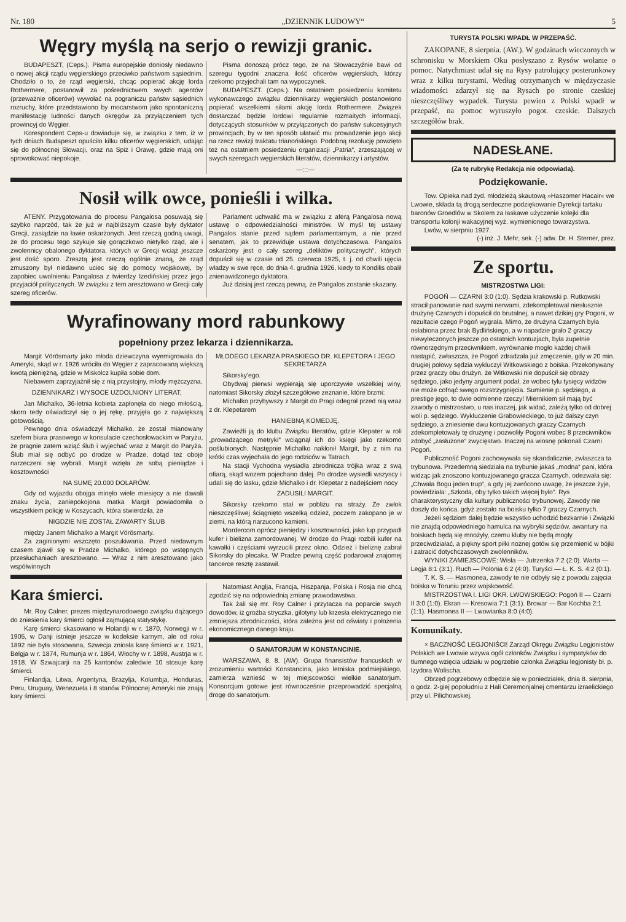Nr. 180 „DZIENNIK LUDOWY“5
Węgry myślą na serjo o rewizji granic.
BUDAPESZT, (Ceps.). Pisma europejskie doniosły niedawno o nowej akcji rządu węgierskiego przeciwko państwom sąsiednim. Chodziło o to, że rząd węgierski, chcąc popierać akcję lorda Rothermere, postanowił za pośrednictwem swych agentów (przeważnie oficerów) wywołać na pograniczu państw sąsiednich rozruchy, które przedstawiono by mocarstwom jako spontaniczną manifestację ludności danych okręgów za przyłączeniem tych prowincyj do Węgier.
Korespondent Ceps-u dowiaduje się, w związku z tem, iż w tych dniach Budapeszt opuściło kilku oficerów węgierskich, udając się do północnej Słowacji, oraz na Spiż i Orawę, gdzie mają oni sprowokować niepokoje.
Pisma donoszą prócz tego, że na Słowaczyźnie bawi od szeregu tygodni znaczna ilość oficerów węgierskich, którzy rzekomo przyjechali tam na wypoczynek.
BUDAPESZT. (Ceps.). Na ostatniem posiedzeniu komitetu wykonawczego związku dziennikarzy węgierskich postanowiono popierać wszelkiemi siłami akcję lorda Rothermere. Związek dostarczać będzie lordowi regularnie rozmaitych informacji, dotyczących stosunków w przyłączonych do państw sukcesyjnych prowincjach, by w ten sposób ułatwić mu prowadzenie jego akcji na rzecz rewizji traktatu trianońskiego. Podobną rezolucję powzięto też na ostatniem posiedzeniu organizacji „Patria“, zrzeszającej w swych szeregach węgierskich literatów, dziennikarzy i artystów.
—:::—
Nosił wilk owce, ponieśli i wilka.
ATENY. Przygotowania do procesu Pangalosa posuwają się szybko naprzód, tak że już w najbliższym czasie były dyktator Grecji, zasiądzie na ławie oskarżonych. Jest rzeczą godną uwagi, że do procesu tego szykuje się gorączkowo nietylko rząd, ale i zwolennicy obalonego dyktatora, których w Grecji wciąż jeszcze jest dość sporo. Zresztą jest rzeczą ogólnie znaną, że rząd zmuszony był niedawno uciec się do pomocy wojskowej, by zapobiec uwolnieniu Pangalosa z twierdzy Izedińskiej przez jego przyjaciół politycznych. W związku z tem aresztowano w Grecji cały szereg oficerów.
Parlament uchwalić ma w związku z aferą Pangalosa nową ustawę o odpowiedzialności ministrów. W myśl tej ustawy Pangalos stanie przed sądem parlamentarnym, a nie przed senatem, jak to przewiduje ustawa dotychczasowa. Pangalos oskarżony jest o cały szereg „deliktów politycznych“, których dopuścił się w czasie od 25. czerwca 1925, t. j. od chwili ujęcia władzy w swe ręce, do dnia 4. grudnia 1926, kiedy to Kondilis obalił znienawidzonego dyktatora.
Już dzisiaj jest rzeczą pewną, że Pangalos zostanie skazany.
Wyrafinowany mord rabunkowy
popełniony przez lekarza i dziennikarza.
Margit Vörösmarty jako młoda dziewczyna wyemigrowała do Ameryki, skąd w r. 1926 wróciła do Węgier z zapracowaną większą kwotą pieniężną, gdzie w Miskolcz kupiła sobie dom.
Niebawem zaprzyjaźnił się z nią przystojny, młody mężczyzna,
DZIENNIKARZ I WYSOCE UZDOLNIONY LITERAT,
Jan Michalko, 36-letnia kobieta zapłonęła do niego miłością, skoro tedy oświadczył się o jej rękę, przyjęła go z największą gotowością.
Pewnego dnia oświadczył Michalko, że został mianowany szefem biura prasowego w konsulacie czechosłowackim w Paryżu, że pragnie zatem wziąć ślub i wyjechać wraz z Margit do Paryża. Ślub miał się odbyć po drodze w Pradze, dotąd też oboje narzeczeni się wybrali. Margit wzięła ze sobą pieniądze i kosztowności
NA SUMĘ 20.000 DOLARÓW.
Gdy od wyjazdu obojga minęło wiele miesięcy a nie dawali znaku życia, zaniepokojona matka Margit powiadomiła o wszystkiem policję w Koszycach, która stwierdziła, że
NIGDZIE NIE ZOSTAŁ ZAWARTY ŚLUB
między Janem Michalko a Margit Vörösmarty.
Za zaginionymi wszczęto poszukiwania. Przed niedawnym czasem zjawił się w Pradze Michalko, którego po wstępnych przesłuchaniach aresztowano. — Wraz z nim aresztowano jako współwinnych
MŁODEGO LEKARZA PRASKIEGO DR. KLEPETORA I JEGO SEKRETARZA
Sikorsky'ego.
Obydwaj pierwsi wypierają się uporczywie wszelkiej winy, natomiast Sikorsky złożył szczegółowe zeznanie, które brzmi:
Michalko przybywszy z Margit do Pragi odegrał przed nią wraz z dr. Klepetarem
HANIEBNĄ KOMEDJĘ.
Zawieźli ją do klubu Związku literatów, gdzie Klepater w roli „prowadzącego metryki“ wciągnął ich do księgi jako rzekomo poślubionych. Następnie Michalko nakłonił Margit, by z nim na krótki czas wyjechała do jego rodziców w Tatrach.
Na stacji Vychodna wysiadła zbrodnicza trójka wraz z swą ofiarą, skąd wozem pojechano dalej. Po drodze wysiedli wszyscy i udali się do lasku, gdzie Michalko i dr. Klepetar z nadejściem nocy
ZADUSILI MARGIT.
Sikorsky rzekomo stał w pobliżu na straży. Ze zwłok nieszczęśliwej ściągnięto wszelką odzież, poczem zakopano je w ziemi, na którą narzucono kamieni.
Mordercom oprócz pieniędzy i kosztowności, jako łup przypadł kufer i bielizna zamordowanej. W drodze do Pragi rozbili kufer na kawałki i częściami wyrzucili przez okno. Odzież i bieliznę zabrał Sikorsky do plecaka. W Pradze pewną część podarował znajomej tancerce resztę zastawił.
Kara śmierci.
Mr. Roy Calner, prezes międzynarodowego związku dążącego do zniesienia kary śmierci ogłosił zajmującą statystykę.
Karę śmierci skasowano w Holandji w r. 1870, Norwegji w r. 1905, w Danji istnieje jeszcze w kodeksie karnym, ale od roku 1892 nie była stosowana, Szwecja zniosła karę śmierci w r. 1921, Belgja w r. 1874, Rumunja w r. 1864, Włochy w r. 1898, Austrja w r. 1918. W Szwajcarji na 25 kantonów zaledwie 10 stosuje karę śmierci.
Finlandja, Litwa, Argentyna, Brazylja, Kolumbja, Honduras, Peru, Uruguay, Wenezuela i 8 stanów Północnej Ameryki nie znają kary śmierci.
Natomiast Anglja, Francja, Hiszpanja, Polska i Rosja nie chcą zgodzić się na odpowiednią zmianę prawodawstwa.
Tak żali się mr. Roy Calner i przytacza na poparcie swych dowodów, iż groźba stryczka, gilotyny lub krzesła elektrycznego nie zmniejsza zbrodniczości, która zależna jest od oświaty i położenia ekonomicznego danego kraju.
O SANATORJUM W KONSTANCINIE.
WARSZAWA, 8. 8. (AW). Grupa finansistów francuskich w zrozumieniu wartości Konstancina, jako letniska podmiejskiego, zamierza wznieść w tej miejscowości wielkie sanatorjum. Konsorcjum gotowe jest równocześnie przeprowadzić specjalną drogę do sanatorjum.
TURYSTA POLSKI WPADŁ W PRZEPAŚĆ.
ZAKOPANE, 8 sierpnia. (AW.). W godzinach wieczornych w schronisku w Morskiem Oku posłyszano z Rysów wołanie o pomoc. Natychmiast udał się na Rysy patrolujący posterunkowy wraz z kilku turystami. Według otrzymanych w międzyczasie wiadomości zdarzył się na Rysach po stronie czeskiej nieszczęśliwy wypadek. Turysta pewien z Polski wpadł w przepaść, na pomoc wyruszyło pogot. czeskie. Dalszych szczegółów brak.
NADESŁANE.
(Za tę rubrykę Redakcja nie odpowiada).
Podziękowanie.
Tow. Opieka nad żyd. młodzieżą skautową »Haszomer Hacair« we Lwowie, składa tą drogą serdeczne podziękowanie Dyrekcji tartaku baronów Groedlów w Skolem za łaskawe użyczenie kolejki dla transportu kolonji wakacyjnej wyż. wymienionego towarzystwa.
Lwów, w sierpniu 1927.
(-) inż. J. Mehr, sek. (-) adw. Dr. H. Sterner, prez.
Ze sportu.
MISTRZOSTWA LIGI:
POGOŃ — CZARNI 3:0 (1:0). Sędzia krakowski p. Rutkowski stracił panowanie nad swymi nerwami, zdekompletował niesłusznie drużynę Czarnych i dopuścił do brutalnej, a nawet dzikiej gry Pogoni, w rezultacie czego Pogoń wygrała. Mimo, że drużyna Czarnych była osłabiona przez brak Bydlińskiego, a w napadzie grało 2 graczy niewyleczonych jeszcze po ostatnich kontuzjach, była zupełnie równorzędnym przeciwnikiem, wyrównanie mogło każdej chwili nastąpić, zwłaszcza, że Pogoń zdradzała już zmęczenie, gdy w 20 min. drugiej połowy sędzia wykluczył Witkowskiego z boiska. Przekonywany przez graczy obu drużyn, że Witkowski nie dopuścił się obrazy sędziego, jako jedyny argument podał, że wobec tylu tysięcy widzów nie może cofnąć swego rozstrzygnięcia. Sumienie p. sędziego, a prestige jego, to dwie odmienne rzeczy! Miernikiem sił mają być zawody o mistrzostwo, u nas inaczej, jak widać, zależą tylko od dobrej woli p. sędziego. Wykluczenie Grabowieckiego, to już dalszy czyn sędziego, a zniesienie dwu kontuzjowanych graczy Czarnych zdekompletowały tę drużynę i pozwoliły Pogoni wobec 8 przeciwników zdobyć „zasłużone“ zwycięstwo. Inaczej na wiosnę pokonali Czarni Pogoń.
Publiczność Pogoni zachowywała się skandalicznie, zwłaszcza ta trybunowa. Przedemną siedziała na trybunie jakaś „modna“ pani, która widząc jak znoszono kontuzjowanego gracza Czarnych, odezwała się: „Chwała Bogu jeden trup“, a gdy jej zwrócono uwagę, że jeszcze żyje, powiedziała: „Szkoda, oby tylko takich więcej było“. Rys charakterystyczny dla kultury publiczności trybunowej. Zawody nie doszły do końca, gdyż zostało na boisku tylko 7 graczy Czarnych.
Jeżeli sędziom dalej będzie wszystko uchodzić bezkarnie i Związki nie znajdą odpowiedniego hamulca na wybryki sędziów, awantury na boiskach będą się mnożyły, czemu kluby nie będą mogły przeciwdziałać, a piękny sport piłki nożnej gotów się przemienić w bójki i zatracić dotychczasowych zwolenników.
WYNIKI ZAMIEJSCOWE: Wisła — Jutrzenka 7:2 (2:0). Warta — Legja 8:1 (3:1). Ruch — Polonia 6:2 (4:0). Turyści — Ł. K. S. 4:2 (0:1).
T. K. S. — Hasmonea, zawody te nie odbyły się z powodu zajęcia boiska w Toruniu przez wojskowość.
MISTRZOSTWA I. LIGI OKR. LWOWSKIEGO: Pogoń II — Czarni II 3:0 (1:0). Ekran — Kresowia 7:1 (3:1). Browar — Bar Kochba 2:1 (1:1). Hasmonea II — Lwowianka 8:0 (4:0).
Komunikaty.
× BACZNOŚĆ LEGJONIŚCI! Zarząd Okręgu Związku Legjonistów Polskich we Lwowie wzywa ogół członków Związku i sympatyków do tłumnego wzięcia udziału w pogrzebie członka Związku legjonisty bł. p. Izydora Wolischa.
Obrzęd pogrzebowy odbędzie się w poniedziałek, dnia 8. sierpnia, o godz. 2-giej popołudniu z Hali Ceremonjalnej cmentarzu izraelickiego przy ul. Pilichowskiej.